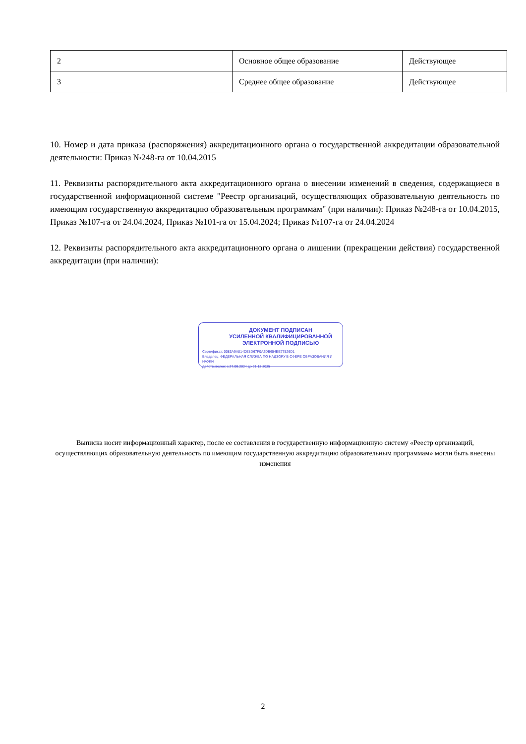| 2 | Основное общее образование | Действующее |
| 3 | Среднее общее образование | Действующее |
10. Номер и дата приказа (распоряжения) аккредитационного органа о государственной аккредитации образовательной деятельности: Приказ №248-га от 10.04.2015
11. Реквизиты распорядительного акта аккредитационного органа о внесении изменений в сведения, содержащиеся в государственной информационной системе "Реестр организаций, осуществляющих образовательную деятельность по имеющим государственную аккредитацию образовательным программам" (при наличии): Приказ №248-га от 10.04.2015, Приказ №107-га от 24.04.2024, Приказ №101-га от 15.04.2024; Приказ №107-га от 24.04.2024
12. Реквизиты распорядительного акта аккредитационного органа о лишении (прекращении действия) государственной аккредитации (при наличии):
ДОКУМЕНТ ПОДПИСАН
УСИЛЕННОЙ КВАЛИФИЦИРОВАННОЙ
ЭЛЕКТРОННОЙ ПОДПИСЬЮ
Сертификат: 0083A9A814DE8D67F0A2DB654EE77526D1
Владелец: ФЕДЕРАЛЬНАЯ СЛУЖБА ПО НАДЗОРУ В СФЕРЕ ОБРАЗОВАНИЯ И НАУКИ
Действителен: с 27.09.2024 до 21.12.2025
Выписка носит информационный характер, после ее составления в государственную информационную систему «Реестр организаций, осуществляющих образовательную деятельность по имеющим государственную аккредитацию образовательным программам» могли быть внесены изменения
2